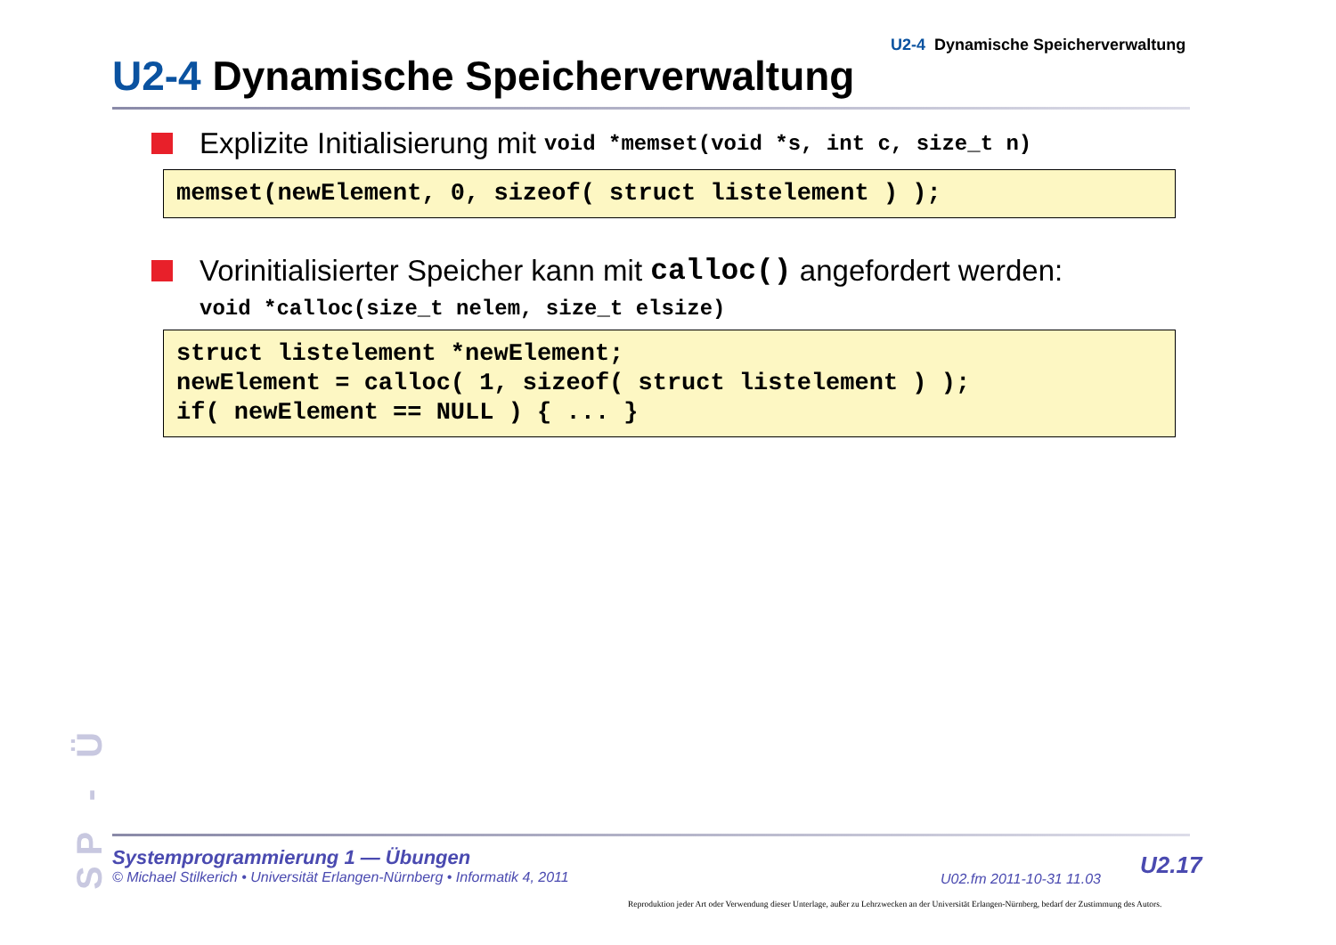U2-4 Dynamische Speicherverwaltung
U2-4 Dynamische Speicherverwaltung
Explizite Initialisierung mit void *memset(void *s, int c, size_t n)
memset(newElement, 0, sizeof( struct listelement ) );
Vorinitialisierter Speicher kann mit calloc() angefordert werden:
void *calloc(size_t nelem, size_t elsize)
struct listelement *newElement; newElement = calloc( 1, sizeof( struct listelement ) ); if( newElement == NULL ) { ... }
SP - Ü
Systemprogrammierung 1 — Übungen
© Michael Stilkerich • Universität Erlangen-Nürnberg • Informatik 4, 2011
U02.fm 2011-10-31 11.03
U2.17
Reproduktion jeder Art oder Verwendung dieser Unterlage, außer zu Lehrzwecken an der Universität Erlangen-Nürnberg, bedarf der Zustimmung des Autors.